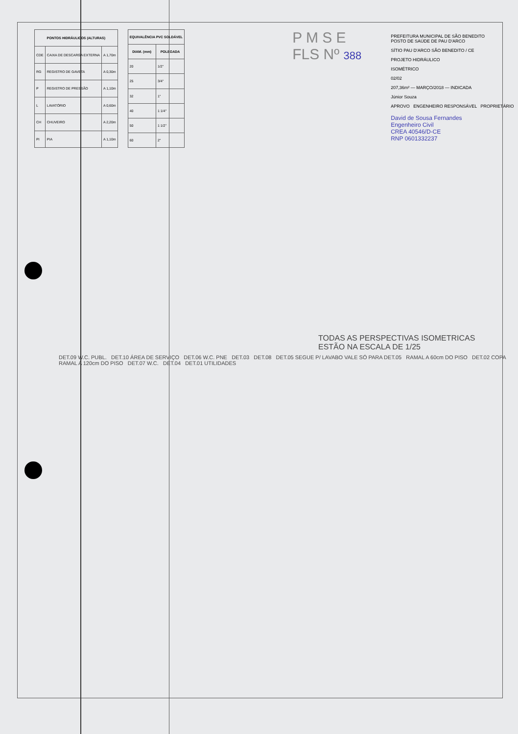| PONTOS HIDRÁULICOS (ALTURAS) | | |
| --- | --- | --- |
| CDE | CAIXA DE DESCARGA EXTERNA | A 1,70m |
| RG | REGISTRO DE GAVETA | A 0,30m |
| P | REGISTRO DE PRESSÃO | A 1,10m |
| L | LAVATÓRIO | A 0,60m |
| CH | CHUVEIRO | A 2,20m |
| PI | PIA | A 1,10m |
| EQUIVALÊNCIA PVC SOLDÁVEL | |
| --- | --- |
| DIAM. (mm) | POLEGADA |
| 20 | 1/2" |
| 25 | 3/4" |
| 32 | 1" |
| 40 | 1 1/4" |
| 50 | 1 1/2" |
| 60 | 2" |
P M S E
FLS Nº 388
PREFEITURA MUNICIPAL DE SÃO BENEDITO
POSTO DE SAÚDE DE PAU D'ARCO
SÍTIO PAU D'ARCO SÃO BENEDITO / CE
PROJETO HIDRÁULICO
ISOMÉTRICO
02/02
207,36m² — MARÇO/2018 — INDICADA
Júnior Souza
APROVO ENGENHEIRO RESPONSÁVEL PROPRIETÁRIO
David de Sousa Fernandes
Engenheiro Civil
CREA 40546/D-CE
RNP 0601332237
TODAS AS PERSPECTIVAS ISOMETRICAS
ESTÃO NA ESCALA DE 1/25
DET.09 W.C. PUBL. DET.10 ÁREA DE SERVIÇO DET.06 W.C. PNE DET.03 DET.08 DET.05 SEGUE P/ LAVABO VALE SÓ PARA DET.05 RAMAL A 60cm DO PISO DET.02 COPA RAMAL A 120cm DO PISO DET.07 W.C. DET.04 DET.01 UTILIDADES